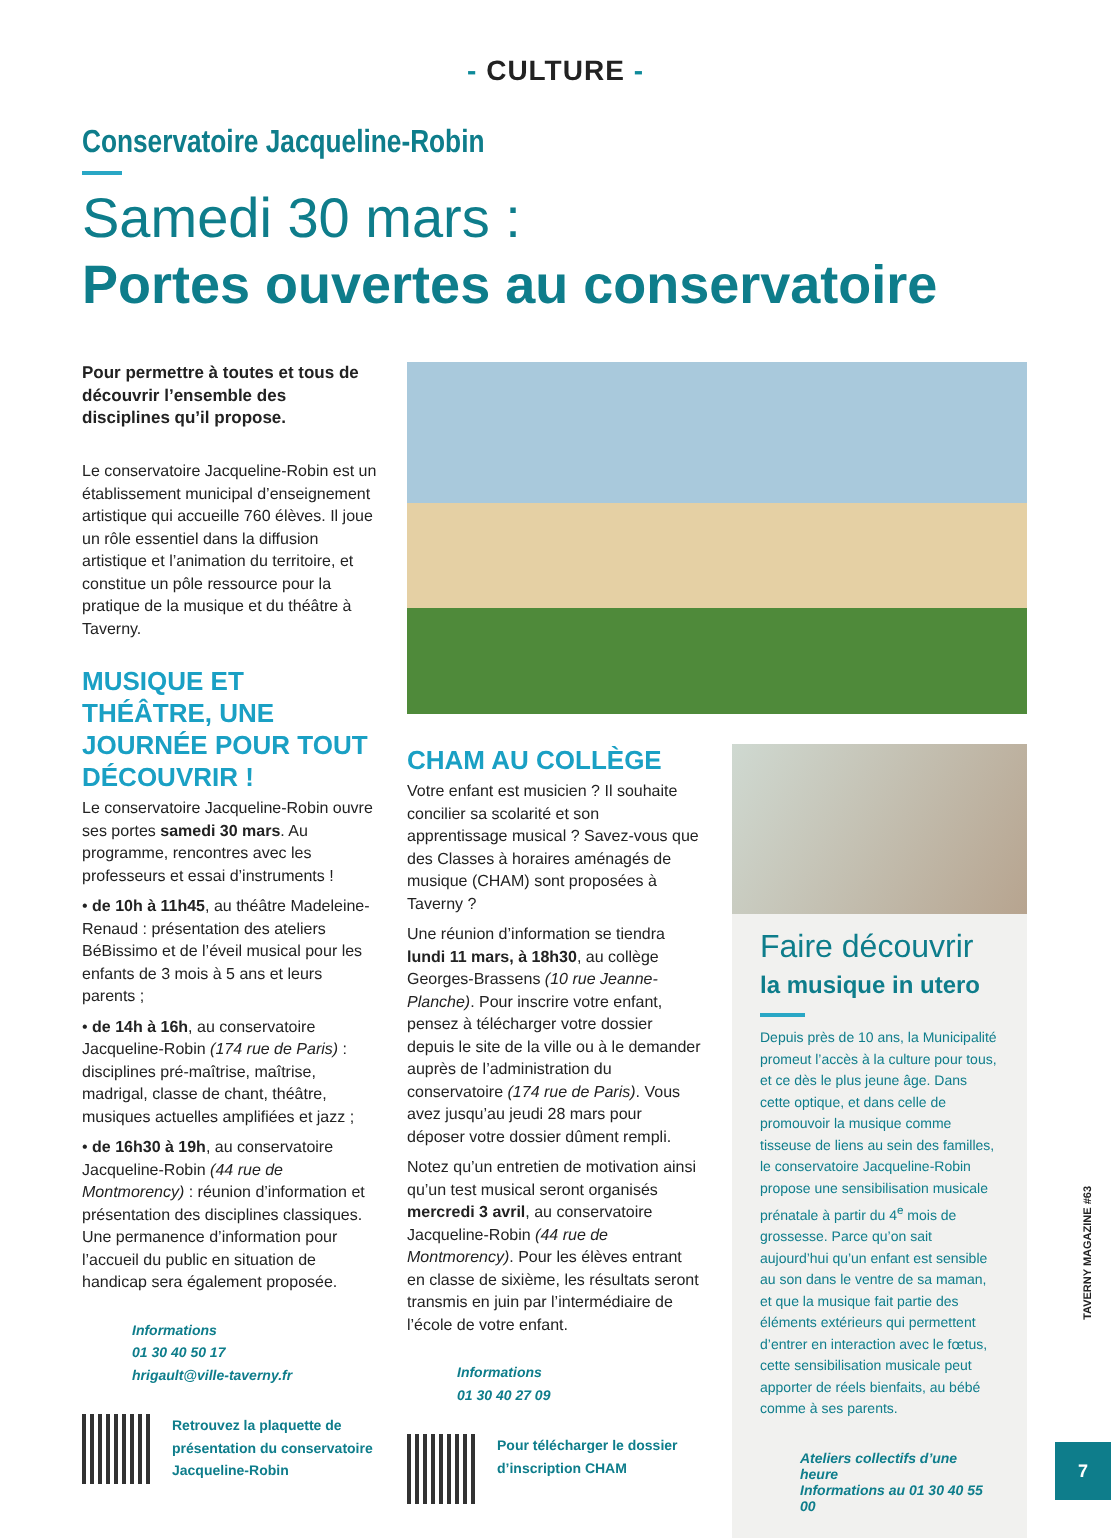- CULTURE -
Conservatoire Jacqueline-Robin
Samedi 30 mars :
Portes ouvertes au conservatoire
Pour permettre à toutes et tous de découvrir l’ensemble des disciplines qu’il propose.
Le conservatoire Jacqueline-Robin est un établissement municipal d’enseignement artistique qui accueille 760 élèves. Il joue un rôle essentiel dans la diffusion artistique et l’animation du territoire, et constitue un pôle ressource pour la pratique de la musique et du théâtre à Taverny.
MUSIQUE ET THÉÂTRE, UNE JOURNÉE POUR TOUT DÉCOUVRIR !
Le conservatoire Jacqueline-Robin ouvre ses portes samedi 30 mars. Au programme, rencontres avec les professeurs et essai d’instruments !
• de 10h à 11h45, au théâtre Madeleine-Renaud : présentation des ateliers BéBissimo et de l’éveil musical pour les enfants de 3 mois à 5 ans et leurs parents ;
• de 14h à 16h, au conservatoire Jacqueline-Robin (174 rue de Paris) : disciplines pré-maîtrise, maîtrise, madrigal, classe de chant, théâtre, musiques actuelles amplifiées et jazz ;
• de 16h30 à 19h, au conservatoire Jacqueline-Robin (44 rue de Montmorency) : réunion d’information et présentation des disciplines classiques. Une permanence d’information pour l’accueil du public en situation de handicap sera également proposée.
Informations
01 30 40 50 17
hrigault@ville-taverny.fr
Retrouvez la plaquette de présentation du conservatoire Jacqueline-Robin
CHAM AU COLLÈGE
Votre enfant est musicien ? Il souhaite concilier sa scolarité et son apprentissage musical ? Savez-vous que des Classes à horaires aménagés de musique (CHAM) sont proposées à Taverny ?
Une réunion d’information se tiendra lundi 11 mars, à 18h30, au collège Georges-Brassens (10 rue Jeanne-Planche). Pour inscrire votre enfant, pensez à télécharger votre dossier depuis le site de la ville ou à le demander auprès de l’administration du conservatoire (174 rue de Paris). Vous avez jusqu’au jeudi 28 mars pour déposer votre dossier dûment rempli.
Notez qu’un entretien de motivation ainsi qu’un test musical seront organisés mercredi 3 avril, au conservatoire Jacqueline-Robin (44 rue de Montmorency). Pour les élèves entrant en classe de sixième, les résultats seront transmis en juin par l’intermédiaire de l’école de votre enfant.
Informations
01 30 40 27 09
Pour télécharger le dossier d’inscription CHAM
Faire découvrir
la musique in utero
Depuis près de 10 ans, la Municipalité promeut l’accès à la culture pour tous, et ce dès le plus jeune âge. Dans cette optique, et dans celle de promouvoir la musique comme tisseuse de liens au sein des familles, le conservatoire Jacqueline-Robin propose une sensibilisation musicale prénatale à partir du 4<sup>e</sup> mois de grossesse. Parce qu’on sait aujourd’hui qu’un enfant est sensible au son dans le ventre de sa maman, et que la musique fait partie des éléments extérieurs qui permettent d’entrer en interaction avec le fœtus, cette sensibilisation musicale peut apporter de réels bienfaits, au bébé comme à ses parents.
Ateliers collectifs d’une heure
Informations au 01 30 40 55 00
TAVERNY MAGAZINE #63
7